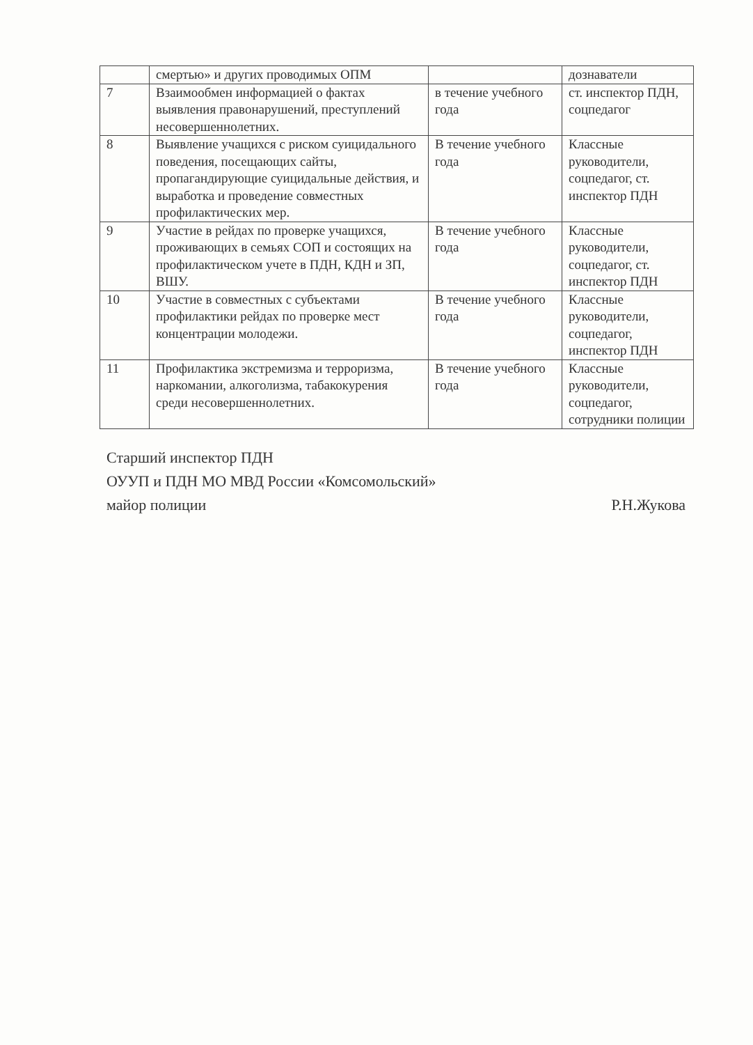| | смертью» и других проводимых ОПМ | | дознаватели |
| 7 | Взаимообмен информацией о фактах выявления правонарушений, преступлений несовершеннолетних. | в течение учебного года | ст. инспектор ПДН, соцпедагог |
| 8 | Выявление учащихся с риском суицидального поведения, посещающих сайты, пропагандирующие суицидальные действия, и выработка и проведение совместных профилактических мер. | В течение учебного года | Классные руководители, соцпедагог, ст. инспектор ПДН |
| 9 | Участие в рейдах по проверке учащихся, проживающих в семьях СОП и состоящих на профилактическом учете в ПДН, КДН и ЗП, ВШУ. | В течение учебного года | Классные руководители, соцпедагог, ст. инспектор ПДН |
| 10 | Участие в совместных с субъектами профилактики рейдах по проверке мест концентрации молодежи. | В течение учебного года | Классные руководители, соцпедагог, инспектор ПДН |
| 11 | Профилактика экстремизма и терроризма, наркомании, алкоголизма, табакокурения среди несовершеннолетних. | В течение учебного года | Классные руководители, соцпедагог, сотрудники полиции |
Старший инспектор ПДН
ОУУП и ПДН МО МВД России «Комсомольский»
майор полиции Р.Н.Жукова